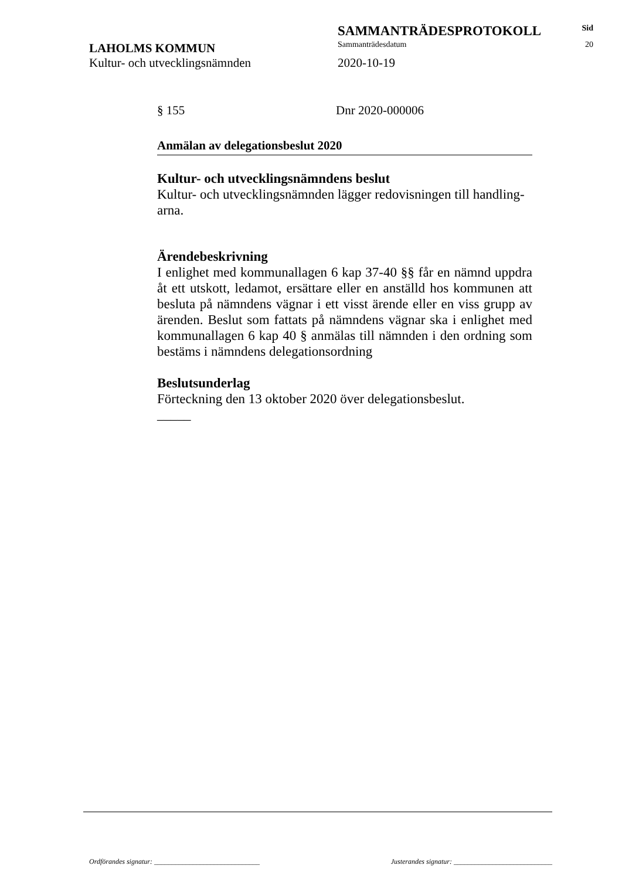SAMMANTRÄDESPROTOKOLL
Sid
LAHOLMS KOMMUN
Sammanträdesdatum 20
Kultur- och utvecklingsnämnden 2020-10-19
§ 155 Dnr 2020-000006
Anmälan av delegationsbeslut 2020
Kultur- och utvecklingsnämndens beslut
Kultur- och utvecklingsnämnden lägger redovisningen till handling-arna.
Ärendebeskrivning
I enlighet med kommunallagen 6 kap 37-40 §§ får en nämnd uppdra åt ett utskott, ledamot, ersättare eller en anställd hos kommunen att besluta på nämndens vägnar i ett visst ärende eller en viss grupp av ärenden. Beslut som fattats på nämndens vägnar ska i enlighet med kommunallagen 6 kap 40 § anmälas till nämnden i den ordning som bestäms i nämndens delegationsordning
Beslutsunderlag
Förteckning den 13 oktober 2020 över delegationsbeslut.
_____
Ordförandes signatur: ______________________________ Justerandes signatur: ____________________________